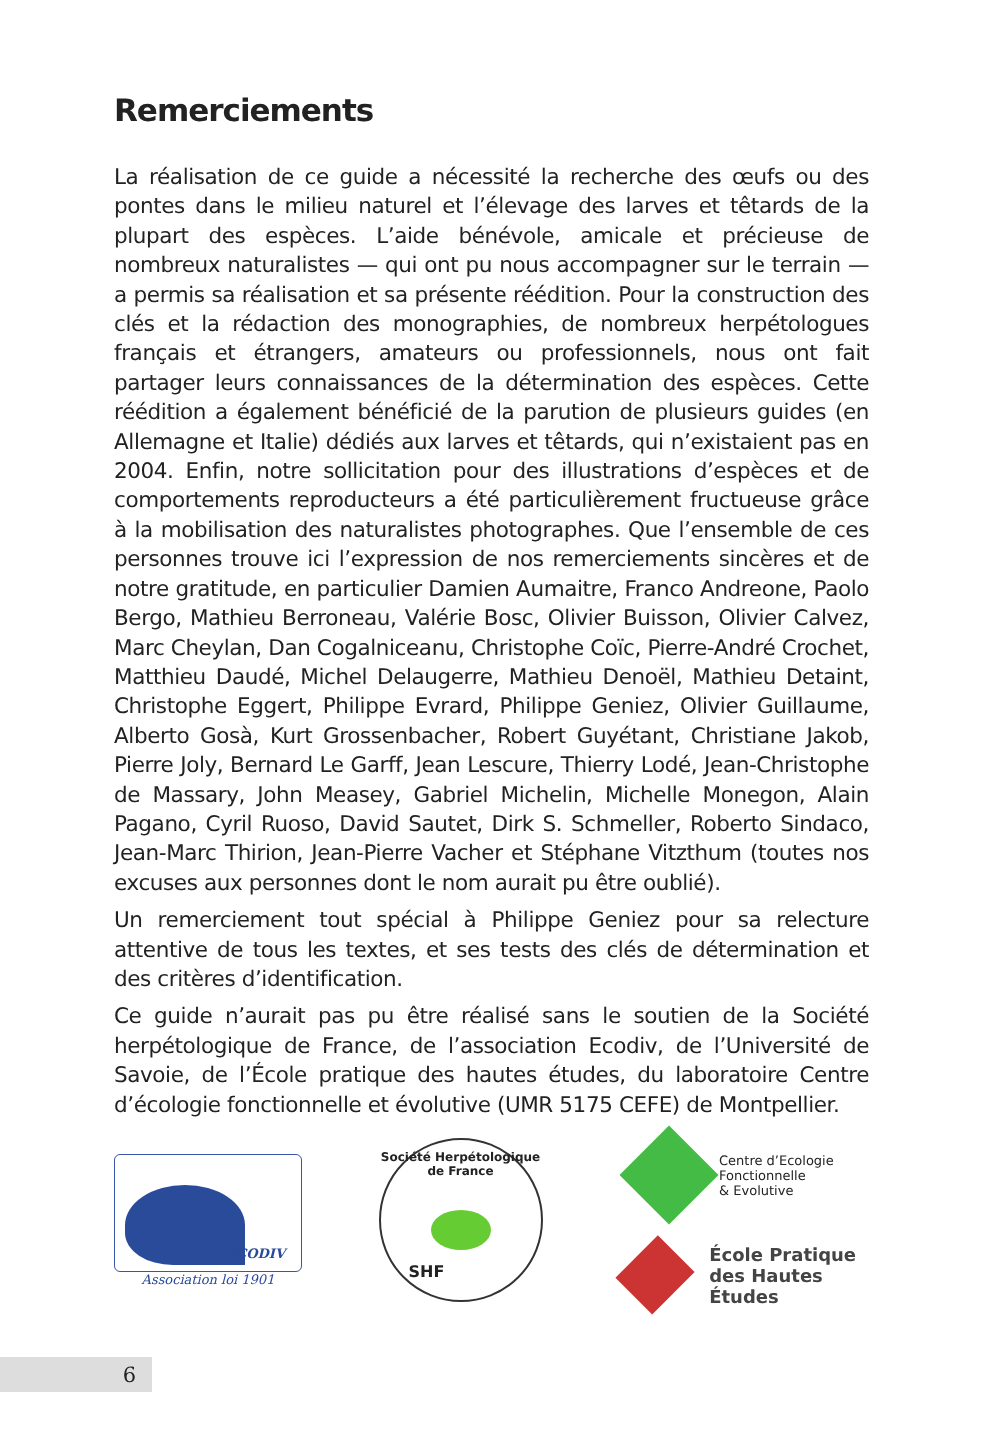Remerciements
La réalisation de ce guide a nécessité la recherche des œufs ou des pontes dans le milieu naturel et l’élevage des larves et têtards de la plupart des espèces. L’aide bénévole, amicale et précieuse de nombreux naturalistes — qui ont pu nous accompagner sur le terrain — a permis sa réalisation et sa présente réédition. Pour la construction des clés et la rédaction des monographies, de nombreux herpétologues français et étrangers, amateurs ou professionnels, nous ont fait partager leurs connaissances de la détermination des espèces. Cette réédition a également bénéficié de la parution de plusieurs guides (en Allemagne et Italie) dédiés aux larves et têtards, qui n’existaient pas en 2004. Enfin, notre sollicitation pour des illustrations d’espèces et de comportements reproducteurs a été particulièrement fructueuse grâce à la mobilisation des naturalistes photographes. Que l’ensemble de ces personnes trouve ici l’expression de nos remerciements sincères et de notre gratitude, en particulier Damien Aumaitre, Franco Andreone, Paolo Bergo, Mathieu Berroneau, Valérie Bosc, Olivier Buisson, Olivier Calvez, Marc Cheylan, Dan Cogalniceanu, Christophe Coïc, Pierre-André Crochet, Matthieu Daudé, Michel Delaugerre, Mathieu Denoël, Mathieu Detaint, Christophe Eggert, Philippe Evrard, Philippe Geniez, Olivier Guillaume, Alberto Gosà, Kurt Grossenbacher, Robert Guyétant, Christiane Jakob, Pierre Joly, Bernard Le Garff, Jean Lescure, Thierry Lodé, Jean-Christophe de Massary, John Measey, Gabriel Michelin, Michelle Monegon, Alain Pagano, Cyril Ruoso, David Sautet, Dirk S. Schmeller, Roberto Sindaco, Jean-Marc Thirion, Jean-Pierre Vacher et Stéphane Vitzthum (toutes nos excuses aux personnes dont le nom aurait pu être oublié).
Un remerciement tout spécial à Philippe Geniez pour sa relecture attentive de tous les textes, et ses tests des clés de détermination et des critères d’identification.
Ce guide n’aurait pas pu être réalisé sans le soutien de la Société herpétologique de France, de l’association Ecodiv, de l’Université de Savoie, de l’École pratique des hautes études, du laboratoire Centre d’écologie fonctionnelle et évolutive (UMR 5175 CEFE) de Montpellier.
ECODIV
Association loi 1901
Société Herpétologique de France
SHF
Centre d’Ecologie
Fonctionnelle
& Evolutive
École Pratique
des Hautes Études
6